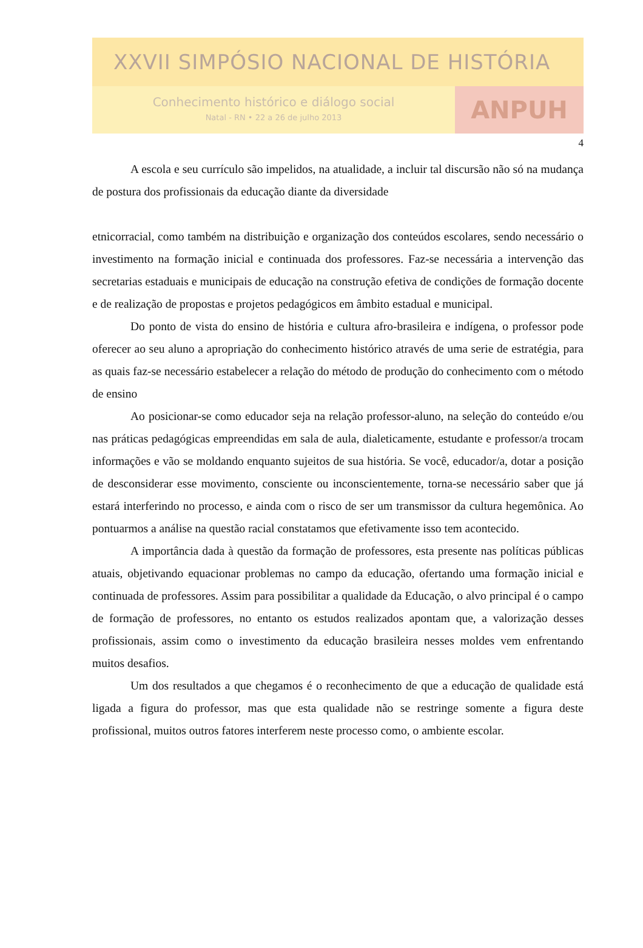XXVII SIMPÓSIO NACIONAL DE HISTÓRIA
Conhecimento histórico e diálogo social
Natal - RN • 22 a 26 de julho 2013
ANPUH
4
A escola e seu currículo são impelidos, na atualidade, a incluir tal discursão não só na mudança de postura dos profissionais da educação diante da diversidade
etnicorracial, como também na distribuição e organização dos conteúdos escolares, sendo necessário o investimento na formação inicial e continuada dos professores. Faz-se necessária a intervenção das secretarias estaduais e municipais de educação na construção efetiva de condições de formação docente e de realização de propostas e projetos pedagógicos em âmbito estadual e municipal.
Do ponto de vista do ensino de história e cultura afro-brasileira e indígena, o professor pode oferecer ao seu aluno a apropriação do conhecimento histórico através de uma serie de estratégia, para as quais faz-se necessário estabelecer a relação do método de produção do conhecimento com o método de ensino
Ao posicionar-se como educador seja na relação professor-aluno, na seleção do conteúdo e/ou nas práticas pedagógicas empreendidas em sala de aula, dialeticamente, estudante e professor/a trocam informações e vão se moldando enquanto sujeitos de sua história. Se você, educador/a, dotar a posição de desconsiderar esse movimento, consciente ou inconscientemente, torna-se necessário saber que já estará interferindo no processo, e ainda com o risco de ser um transmissor da cultura hegemônica. Ao pontuarmos a análise na questão racial constatamos que efetivamente isso tem acontecido.
A importância dada à questão da formação de professores, esta presente nas políticas públicas atuais, objetivando equacionar problemas no campo da educação, ofertando uma formação inicial e continuada de professores. Assim para possibilitar a qualidade da Educação, o alvo principal é o campo de formação de professores, no entanto os estudos realizados apontam que, a valorização desses profissionais, assim como o investimento da educação brasileira nesses moldes vem enfrentando muitos desafios.
Um dos resultados a que chegamos é o reconhecimento de que a educação de qualidade está ligada a figura do professor, mas que esta qualidade não se restringe somente a figura deste profissional, muitos outros fatores interferem neste processo como, o ambiente escolar.